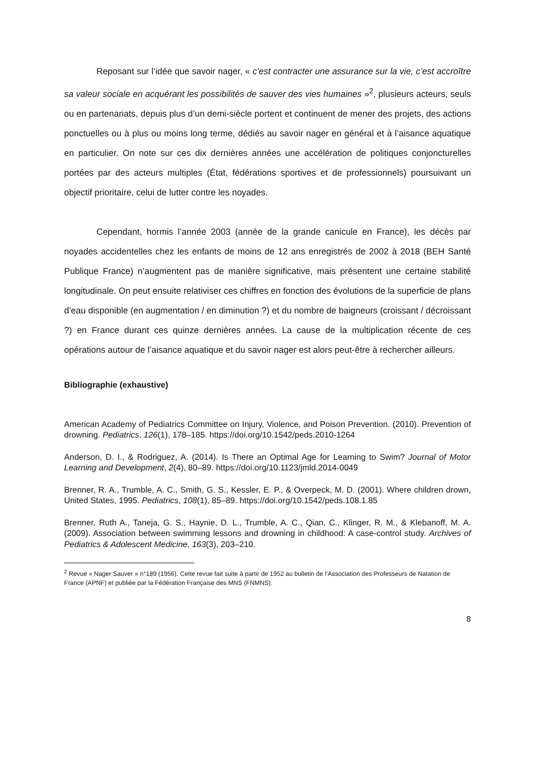Reposant sur l’idée que savoir nager, « c’est contracter une assurance sur la vie, c’est accroître sa valeur sociale en acquérant les possibilités de sauver des vies humaines »<sup>2</sup>, plusieurs acteurs, seuls ou en partenariats, depuis plus d’un demi-siècle portent et continuent de mener des projets, des actions ponctuelles ou à plus ou moins long terme, dédiés au savoir nager en général et à l’aisance aquatique en particulier. On note sur ces dix dernières années une accélération de politiques conjoncturelles portées par des acteurs multiples (État, fédérations sportives et de professionnels) poursuivant un objectif prioritaire, celui de lutter contre les noyades.
Cependant, hormis l’année 2003 (année de la grande canicule en France), les décès par noyades accidentelles chez les enfants de moins de 12 ans enregistrés de 2002 à 2018 (BEH Santé Publique France) n’augmentent pas de manière significative, mais présentent une certaine stabilité longitudinale. On peut ensuite relativiser ces chiffres en fonction des évolutions de la superficie de plans d’eau disponible (en augmentation / en diminution ?) et du nombre de baigneurs (croissant / décroissant ?) en France durant ces quinze dernières années. La cause de la multiplication récente de ces opérations autour de l’aisance aquatique et du savoir nager est alors peut-être à rechercher ailleurs.
Bibliographie (exhaustive)
American Academy of Pediatrics Committee on Injury, Violence, and Poison Prevention. (2010). Prevention of drowning. Pediatrics, 126(1), 178–185. https://doi.org/10.1542/peds.2010-1264
Anderson, D. I., & Rodriguez, A. (2014). Is There an Optimal Age for Learning to Swim? Journal of Motor Learning and Development, 2(4), 80–89. https://doi.org/10.1123/jmld.2014-0049
Brenner, R. A., Trumble, A. C., Smith, G. S., Kessler, E. P., & Overpeck, M. D. (2001). Where children drown, United States, 1995. Pediatrics, 108(1), 85–89. https://doi.org/10.1542/peds.108.1.85
Brenner, Ruth A., Taneja, G. S., Haynie, D. L., Trumble, A. C., Qian, C., Klinger, R. M., & Klebanoff, M. A. (2009). Association between swimming lessons and drowning in childhood: A case-control study. Archives of Pediatrics & Adolescent Medicine, 163(3), 203–210.
<sup>2</sup> Revue « Nager Sauver » n°189 (1956). Cette revue fait suite à partir de 1952 au bulletin de l’Association des Professeurs de Natation de France (APNF) et publiée par la Fédération Française des MNS (FNMNS).
8